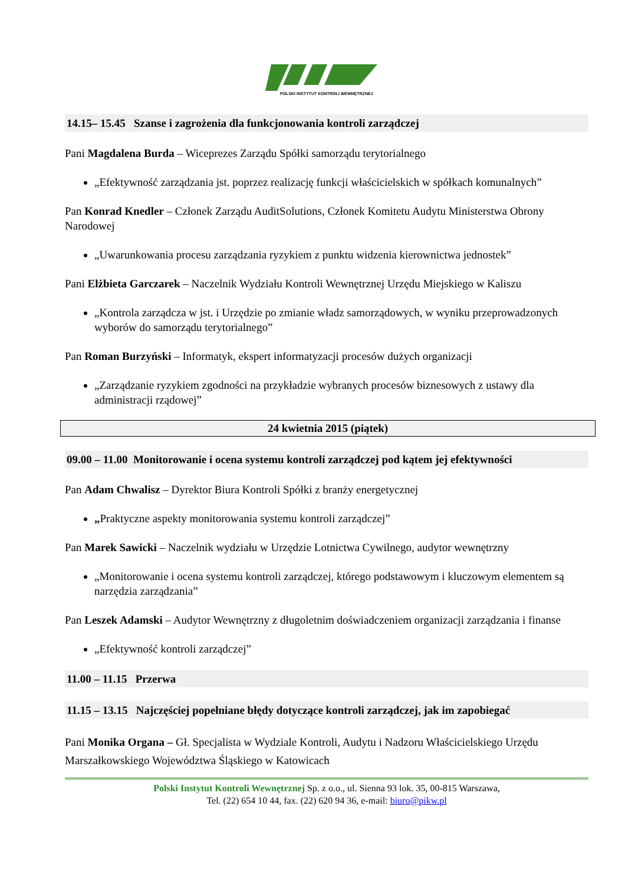POLSKI INSTYTUT KONTROLI WEWNĘTRZNEJ
14.15– 15.45 Szanse i zagrożenia dla funkcjonowania kontroli zarządczej
Pani Magdalena Burda – Wiceprezes Zarządu Spółki samorządu terytorialnego
„Efektywność zarządzania jst. poprzez realizację funkcji właścicielskich w spółkach komunalnych”
Pan Konrad Knedler – Członek Zarządu AuditSolutions, Członek Komitetu Audytu Ministerstwa Obrony Narodowej
„Uwarunkowania procesu zarządzania ryzykiem z punktu widzenia kierownictwa jednostek”
Pani Elżbieta Garczarek – Naczelnik Wydziału Kontroli Wewnętrznej Urzędu Miejskiego w Kaliszu
„Kontrola zarządcza w jst. i Urzędzie po zmianie władz samorządowych, w wyniku przeprowadzonych wyborów do samorządu terytorialnego”
Pan Roman Burzyński – Informatyk, ekspert informatyzacji procesów dużych organizacji
„Zarządzanie ryzykiem zgodności na przykładzie wybranych procesów biznesowych z ustawy dla administracji rządowej”
24 kwietnia 2015 (piątek)
09.00 – 11.00 Monitorowanie i ocena systemu kontroli zarządczej pod kątem jej efektywności
Pan Adam Chwalisz – Dyrektor Biura Kontroli Spółki z branży energetycznej
„Praktyczne aspekty monitorowania systemu kontroli zarządczej”
Pan Marek Sawicki – Naczelnik wydziału w Urzędzie Lotnictwa Cywilnego, audytor wewnętrzny
„Monitorowanie i ocena systemu kontroli zarządczej, którego podstawowym i kluczowym elementem są narzędzia zarządzania”
Pan Leszek Adamski – Audytor Wewnętrzny z długoletnim doświadczeniem organizacji zarządzania i finanse
„Efektywność kontroli zarządczej”
11.00 – 11.15 Przerwa
11.15 – 13.15 Najczęściej popełniane błędy dotyczące kontroli zarządczej, jak im zapobiegać
Pani Monika Organa – Gł. Specjalista w Wydziale Kontroli, Audytu i Nadzoru Właścicielskiego Urzędu Marszałkowskiego Województwa Śląskiego w Katowicach
Polski Instytut Kontroli Wewnętrznej Sp. z o.o., ul. Sienna 93 lok. 35, 00-815 Warszawa,
Tel. (22) 654 10 44, fax. (22) 620 94 36, e-mail: biuro@pikw.pl